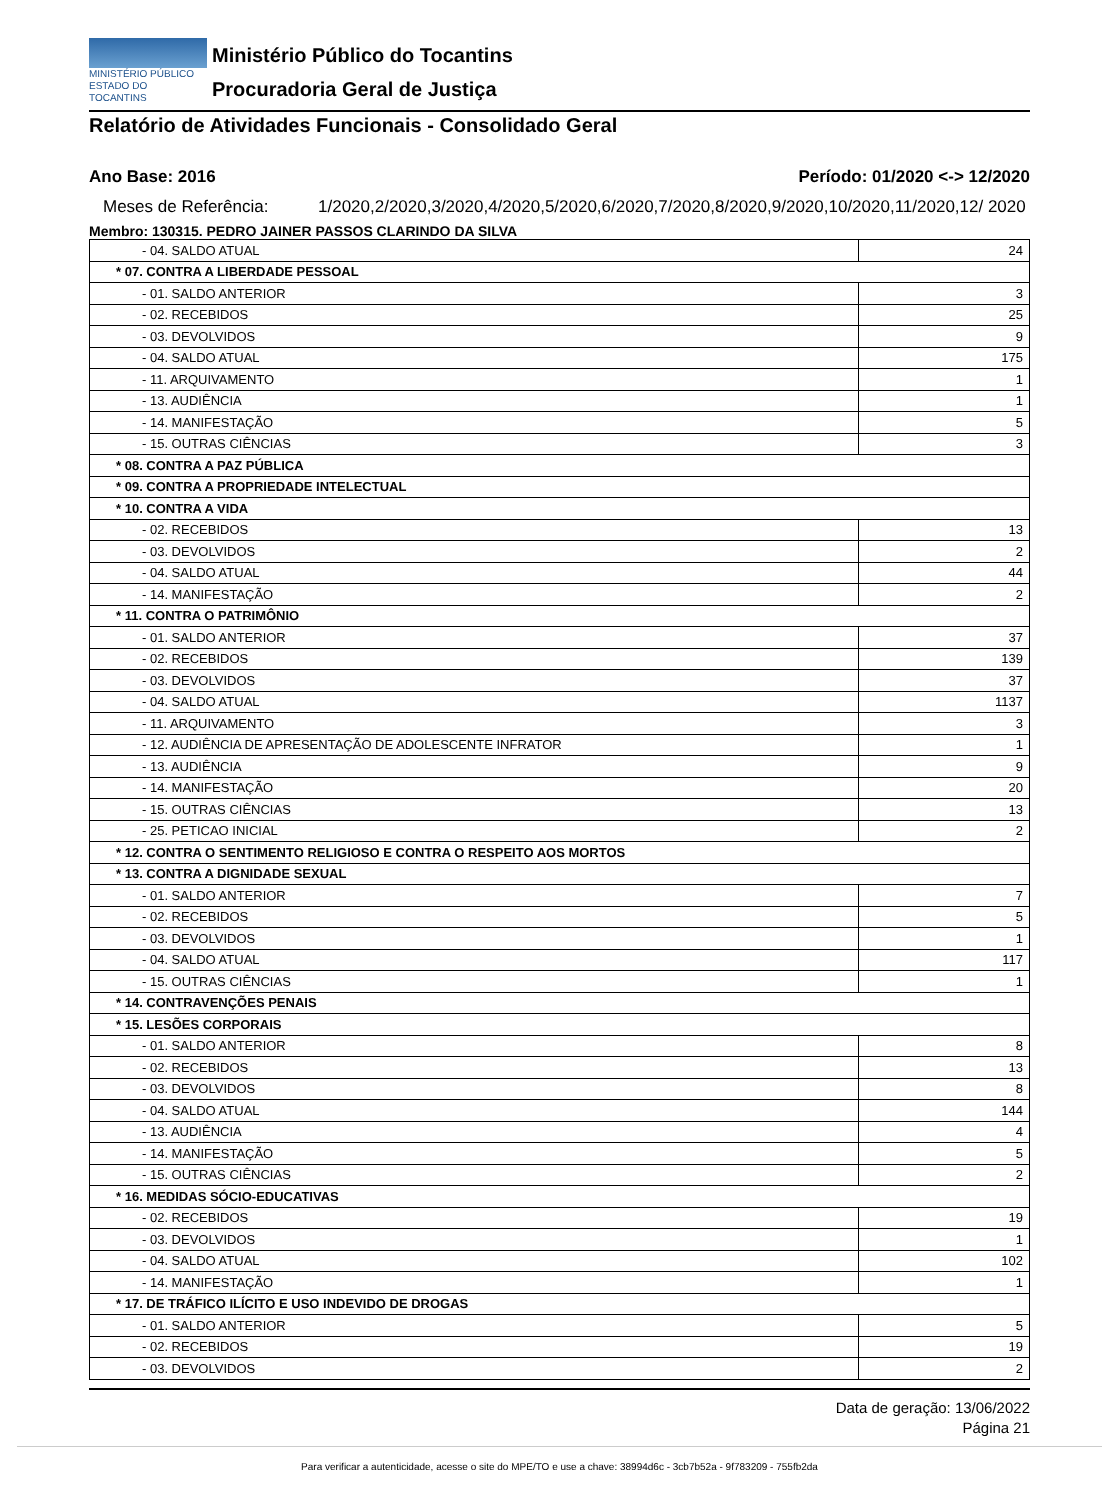MINISTÉRIO PÚBLICO
ESTADO DO TOCANTINS
Ministério Público do Tocantins
Procuradoria Geral de Justiça
Relatório de Atividades Funcionais - Consolidado Geral
Ano Base: 2016 Período: 01/2020 <-> 12/2020
Meses de Referência: 1/2020,2/2020,3/2020,4/2020,5/2020,6/2020,7/2020,8/2020,9/2020,10/2020,11/2020,12/ 2020
Membro: 130315. PEDRO JAINER PASSOS CLARINDO DA SILVA
| - 04. SALDO ATUAL | 24 |
| * 07. CONTRA A LIBERDADE PESSOAL | |
| - 01. SALDO ANTERIOR | 3 |
| - 02. RECEBIDOS | 25 |
| - 03. DEVOLVIDOS | 9 |
| - 04. SALDO ATUAL | 175 |
| - 11. ARQUIVAMENTO | 1 |
| - 13. AUDIÊNCIA | 1 |
| - 14. MANIFESTAÇÃO | 5 |
| - 15. OUTRAS CIÊNCIAS | 3 |
| * 08. CONTRA A PAZ PÚBLICA | |
| * 09. CONTRA A PROPRIEDADE INTELECTUAL | |
| * 10. CONTRA A VIDA | |
| - 02. RECEBIDOS | 13 |
| - 03. DEVOLVIDOS | 2 |
| - 04. SALDO ATUAL | 44 |
| - 14. MANIFESTAÇÃO | 2 |
| * 11. CONTRA O PATRIMÔNIO | |
| - 01. SALDO ANTERIOR | 37 |
| - 02. RECEBIDOS | 139 |
| - 03. DEVOLVIDOS | 37 |
| - 04. SALDO ATUAL | 1137 |
| - 11. ARQUIVAMENTO | 3 |
| - 12. AUDIÊNCIA DE APRESENTAÇÃO DE ADOLESCENTE INFRATOR | 1 |
| - 13. AUDIÊNCIA | 9 |
| - 14. MANIFESTAÇÃO | 20 |
| - 15. OUTRAS CIÊNCIAS | 13 |
| - 25. PETICAO INICIAL | 2 |
| * 12. CONTRA O SENTIMENTO RELIGIOSO E CONTRA O RESPEITO AOS MORTOS | |
| * 13. CONTRA A DIGNIDADE SEXUAL | |
| - 01. SALDO ANTERIOR | 7 |
| - 02. RECEBIDOS | 5 |
| - 03. DEVOLVIDOS | 1 |
| - 04. SALDO ATUAL | 117 |
| - 15. OUTRAS CIÊNCIAS | 1 |
| * 14. CONTRAVENÇÕES PENAIS | |
| * 15. LESÕES CORPORAIS | |
| - 01. SALDO ANTERIOR | 8 |
| - 02. RECEBIDOS | 13 |
| - 03. DEVOLVIDOS | 8 |
| - 04. SALDO ATUAL | 144 |
| - 13. AUDIÊNCIA | 4 |
| - 14. MANIFESTAÇÃO | 5 |
| - 15. OUTRAS CIÊNCIAS | 2 |
| * 16. MEDIDAS SÓCIO-EDUCATIVAS | |
| - 02. RECEBIDOS | 19 |
| - 03. DEVOLVIDOS | 1 |
| - 04. SALDO ATUAL | 102 |
| - 14. MANIFESTAÇÃO | 1 |
| * 17. DE TRÁFICO ILÍCITO E USO INDEVIDO DE DROGAS | |
| - 01. SALDO ANTERIOR | 5 |
| - 02. RECEBIDOS | 19 |
| - 03. DEVOLVIDOS | 2 |
Data de geração: 13/06/2022
Página 21
Para verificar a autenticidade, acesse o site do MPE/TO e use a chave: 38994d6c - 3cb7b52a - 9f783209 - 755fb2da